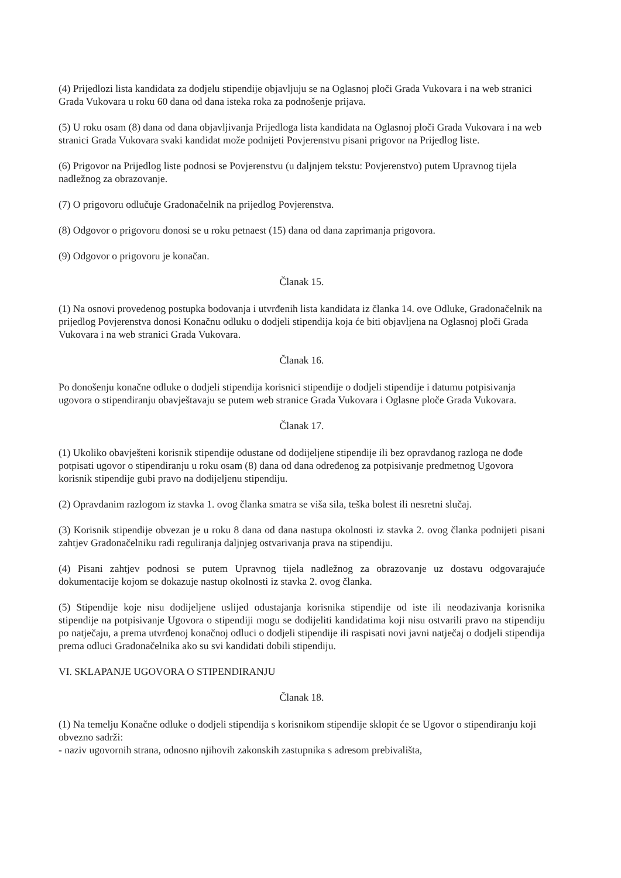(4) Prijedlozi lista kandidata za dodjelu stipendije objavljuju se na Oglasnoj ploči Grada Vukovara i na web stranici Grada Vukovara u roku 60 dana od dana isteka roka za podnošenje prijava.
(5) U roku osam (8) dana od dana objavljivanja Prijedloga lista kandidata na Oglasnoj ploči Grada Vukovara i na web stranici Grada Vukovara svaki kandidat može podnijeti Povjerenstvu pisani prigovor na Prijedlog liste.
(6) Prigovor na Prijedlog liste podnosi se Povjerenstvu (u daljnjem tekstu: Povjerenstvo) putem Upravnog tijela nadležnog za obrazovanje.
(7) O prigovoru odlučuje Gradonačelnik na prijedlog Povjerenstva.
(8) Odgovor o prigovoru donosi se u roku petnaest (15) dana od dana zaprimanja prigovora.
(9) Odgovor o prigovoru je konačan.
Članak 15.
(1) Na osnovi provedenog postupka bodovanja i utvrđenih lista kandidata iz članka 14. ove Odluke, Gradonačelnik na prijedlog Povjerenstva donosi Konačnu odluku o dodjeli stipendija koja će biti objavljena na Oglasnoj ploči Grada Vukovara i na web stranici Grada Vukovara.
Članak 16.
Po donošenju konačne odluke o dodjeli stipendija korisnici stipendije o dodjeli stipendije i datumu potpisivanja ugovora o stipendiranju obavještavaju se putem web stranice Grada Vukovara i Oglasne ploče Grada Vukovara.
Članak 17.
(1) Ukoliko obavješteni korisnik stipendije odustane od dodijeljene stipendije ili bez opravdanog razloga ne dođe potpisati ugovor o stipendiranju u roku osam (8) dana od dana određenog za potpisivanje predmetnog Ugovora korisnik stipendije gubi pravo na dodijeljenu stipendiju.
(2) Opravdanim razlogom iz stavka 1. ovog članka smatra se viša sila, teška bolest ili nesretni slučaj.
(3) Korisnik stipendije obvezan je u roku 8 dana od dana nastupa okolnosti iz stavka 2. ovog članka podnijeti pisani zahtjev Gradonačelniku radi reguliranja daljnjeg ostvarivanja prava na stipendiju.
(4) Pisani zahtjev podnosi se putem Upravnog tijela nadležnog za obrazovanje uz dostavu odgovarajuće dokumentacije kojom se dokazuje nastup okolnosti iz stavka 2. ovog članka.
(5) Stipendije koje nisu dodijeljene uslijed odustajanja korisnika stipendije od iste ili neodazivanja korisnika stipendije na potpisivanje Ugovora o stipendiji mogu se dodijeliti kandidatima koji nisu ostvarili pravo na stipendiju po natječaju, a prema utvrđenoj konačnoj odluci o dodjeli stipendije ili raspisati novi javni natječaj o dodjeli stipendija prema odluci Gradonačelnika ako su svi kandidati dobili stipendiju.
VI. SKLAPANJE UGOVORA O STIPENDIRANJU
Članak 18.
(1) Na temelju Konačne odluke o dodjeli stipendija s korisnikom stipendije sklopit će se Ugovor o stipendiranju koji obvezno sadrži:
- naziv ugovornih strana, odnosno njihovih zakonskih zastupnika s adresom prebivališta,